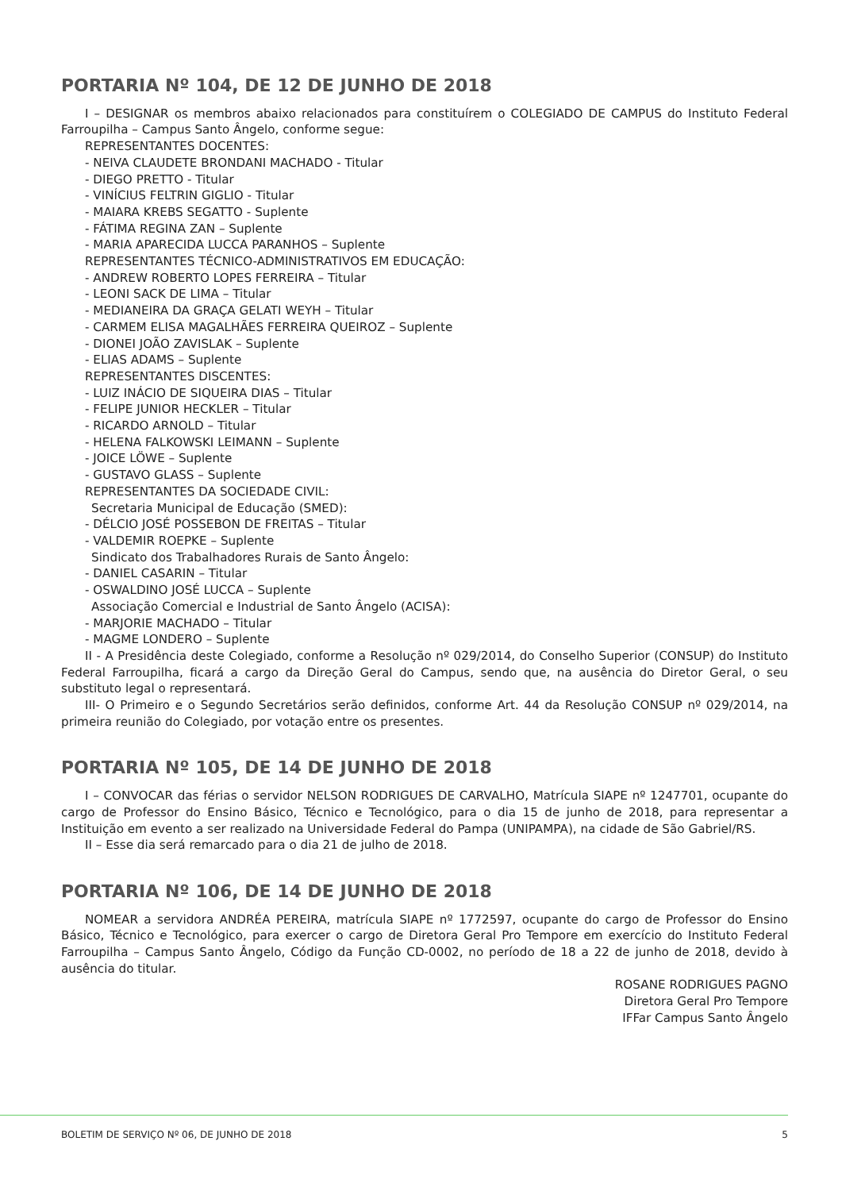PORTARIA Nº 104, DE 12 DE JUNHO DE 2018
I – DESIGNAR os membros abaixo relacionados para constituírem o COLEGIADO DE CAMPUS do Instituto Federal Farroupilha – Campus Santo Ângelo, conforme segue:
REPRESENTANTES DOCENTES:
- NEIVA CLAUDETE BRONDANI MACHADO - Titular
- DIEGO PRETTO - Titular
- VINÍCIUS FELTRIN GIGLIO - Titular
- MAIARA KREBS SEGATTO - Suplente
- FÁTIMA REGINA ZAN – Suplente
- MARIA APARECIDA LUCCA PARANHOS – Suplente
REPRESENTANTES TÉCNICO-ADMINISTRATIVOS EM EDUCAÇÃO:
- ANDREW ROBERTO LOPES FERREIRA – Titular
- LEONI SACK DE LIMA – Titular
- MEDIANEIRA DA GRAÇA GELATI WEYH – Titular
- CARMEM ELISA MAGALHÃES FERREIRA QUEIROZ – Suplente
- DIONEI JOÃO ZAVISLAK – Suplente
- ELIAS ADAMS – Suplente
REPRESENTANTES DISCENTES:
- LUIZ INÁCIO DE SIQUEIRA DIAS – Titular
- FELIPE JUNIOR HECKLER – Titular
- RICARDO ARNOLD – Titular
- HELENA FALKOWSKI LEIMANN – Suplente
- JOICE LÖWE – Suplente
- GUSTAVO GLASS – Suplente
REPRESENTANTES DA SOCIEDADE CIVIL:
Secretaria Municipal de Educação (SMED):
- DÉLCIO JOSÉ POSSEBON DE FREITAS – Titular
- VALDEMIR ROEPKE – Suplente
Sindicato dos Trabalhadores Rurais de Santo Ângelo:
- DANIEL CASARIN – Titular
- OSWALDINO JOSÉ LUCCA – Suplente
Associação Comercial e Industrial de Santo Ângelo (ACISA):
- MARJORIE MACHADO – Titular
- MAGME LONDERO – Suplente
II - A Presidência deste Colegiado, conforme a Resolução nº 029/2014, do Conselho Superior (CONSUP) do Instituto Federal Farroupilha, ficará a cargo da Direção Geral do Campus, sendo que, na ausência do Diretor Geral, o seu substituto legal o representará.
III- O Primeiro e o Segundo Secretários serão definidos, conforme Art. 44 da Resolução CONSUP nº 029/2014, na primeira reunião do Colegiado, por votação entre os presentes.
PORTARIA Nº 105, DE 14 DE JUNHO DE 2018
I – CONVOCAR das férias o servidor NELSON RODRIGUES DE CARVALHO, Matrícula SIAPE nº 1247701, ocupante do cargo de Professor do Ensino Básico, Técnico e Tecnológico, para o dia 15 de junho de 2018, para representar a Instituição em evento a ser realizado na Universidade Federal do Pampa (UNIPAMPA), na cidade de São Gabriel/RS.
II – Esse dia será remarcado para o dia 21 de julho de 2018.
PORTARIA Nº 106, DE 14 DE JUNHO DE 2018
NOMEAR a servidora ANDRÉA PEREIRA, matrícula SIAPE nº 1772597, ocupante do cargo de Professor do Ensino Básico, Técnico e Tecnológico, para exercer o cargo de Diretora Geral Pro Tempore em exercício do Instituto Federal Farroupilha – Campus Santo Ângelo, Código da Função CD-0002, no período de 18 a 22 de junho de 2018, devido à ausência do titular.
ROSANE RODRIGUES PAGNO
Diretora Geral Pro Tempore
IFFar Campus Santo Ângelo
BOLETIM DE SERVIÇO Nº 06, DE JUNHO DE 2018 5